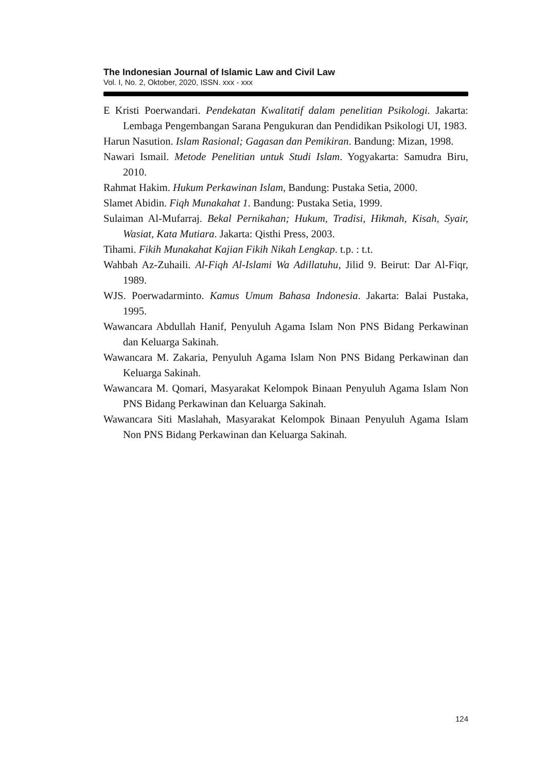The Indonesian Journal of Islamic Law and Civil Law
Vol. I, No. 2, Oktober, 2020, ISSN. xxx - xxx
E Kristi Poerwandari. Pendekatan Kwalitatif dalam penelitian Psikologi. Jakarta: Lembaga Pengembangan Sarana Pengukuran dan Pendidikan Psikologi UI, 1983.
Harun Nasution. Islam Rasional; Gagasan dan Pemikiran. Bandung: Mizan, 1998.
Nawari Ismail. Metode Penelitian untuk Studi Islam. Yogyakarta: Samudra Biru, 2010.
Rahmat Hakim. Hukum Perkawinan Islam, Bandung: Pustaka Setia, 2000.
Slamet Abidin. Fiqh Munakahat 1. Bandung: Pustaka Setia, 1999.
Sulaiman Al-Mufarraj. Bekal Pernikahan; Hukum, Tradisi, Hikmah, Kisah, Syair, Wasiat, Kata Mutiara. Jakarta: Qisthi Press, 2003.
Tihami. Fikih Munakahat Kajian Fikih Nikah Lengkap. t.p. : t.t.
Wahbah Az-Zuhaili. Al-Fiqh Al-Islami Wa Adillatuhu, Jilid 9. Beirut: Dar Al-Fiqr, 1989.
WJS. Poerwadarminto. Kamus Umum Bahasa Indonesia. Jakarta: Balai Pustaka, 1995.
Wawancara Abdullah Hanif, Penyuluh Agama Islam Non PNS Bidang Perkawinan dan Keluarga Sakinah.
Wawancara M. Zakaria, Penyuluh Agama Islam Non PNS Bidang Perkawinan dan Keluarga Sakinah.
Wawancara M. Qomari, Masyarakat Kelompok Binaan Penyuluh Agama Islam Non PNS Bidang Perkawinan dan Keluarga Sakinah.
Wawancara Siti Maslahah, Masyarakat Kelompok Binaan Penyuluh Agama Islam Non PNS Bidang Perkawinan dan Keluarga Sakinah.
124